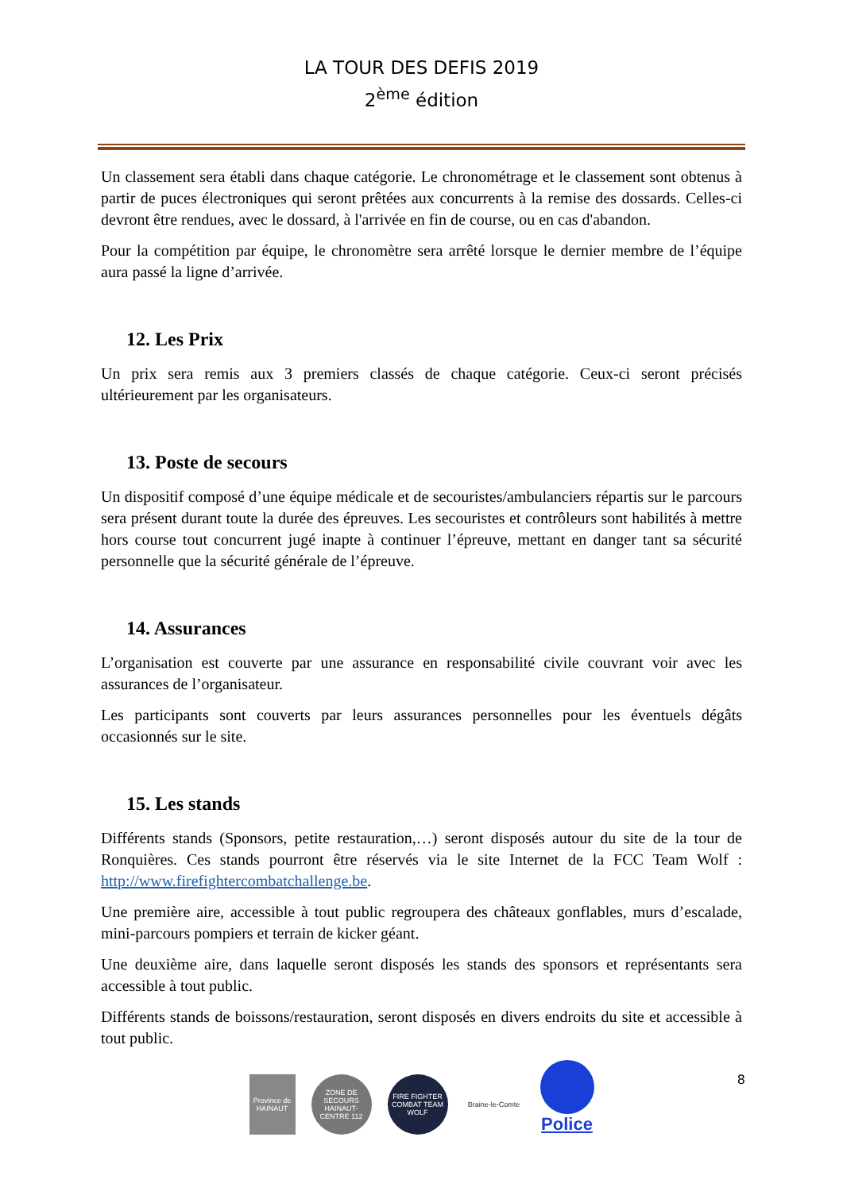LA TOUR DES DEFIS 2019
2<sup>ème</sup> édition
Un classement sera établi dans chaque catégorie. Le chronométrage et le classement sont obtenus à partir de puces électroniques qui seront prêtées aux concurrents à la remise des dossards. Celles-ci devront être rendues, avec le dossard, à l'arrivée en fin de course, ou en cas d'abandon.
Pour la compétition par équipe, le chronomètre sera arrêté lorsque le dernier membre de l’équipe aura passé la ligne d’arrivée.
12. Les Prix
Un prix sera remis aux 3 premiers classés de chaque catégorie. Ceux-ci seront précisés ultérieurement par les organisateurs.
13. Poste de secours
Un dispositif composé d’une équipe médicale et de secouristes/ambulanciers répartis sur le parcours sera présent durant toute la durée des épreuves. Les secouristes et contrôleurs sont habilités à mettre hors course tout concurrent jugé inapte à continuer l’épreuve, mettant en danger tant sa sécurité personnelle que la sécurité générale de l’épreuve.
14. Assurances
L’organisation est couverte par une assurance en responsabilité civile couvrant voir avec les assurances de l’organisateur.
Les participants sont couverts par leurs assurances personnelles pour les éventuels dégâts occasionnés sur le site.
15. Les stands
Différents stands (Sponsors, petite restauration,…) seront disposés autour du site de la tour de Ronquières. Ces stands pourront être réservés via le site Internet de la FCC Team Wolf : http://www.firefightercombatchallenge.be.
Une première aire, accessible à tout public regroupera des châteaux gonflables, murs d’escalade, mini-parcours pompiers et terrain de kicker géant.
Une deuxième aire, dans laquelle seront disposés les stands des sponsors et représentants sera accessible à tout public.
Différents stands de boissons/restauration, seront disposés en divers endroits du site et accessible à tout public.
8
Province de HAINAUT
ZONE DE SECOURS HAINAUT-CENTRE 112
FIRE FIGHTER COMBAT TEAM WOLF
Braine-le-Comte
Police